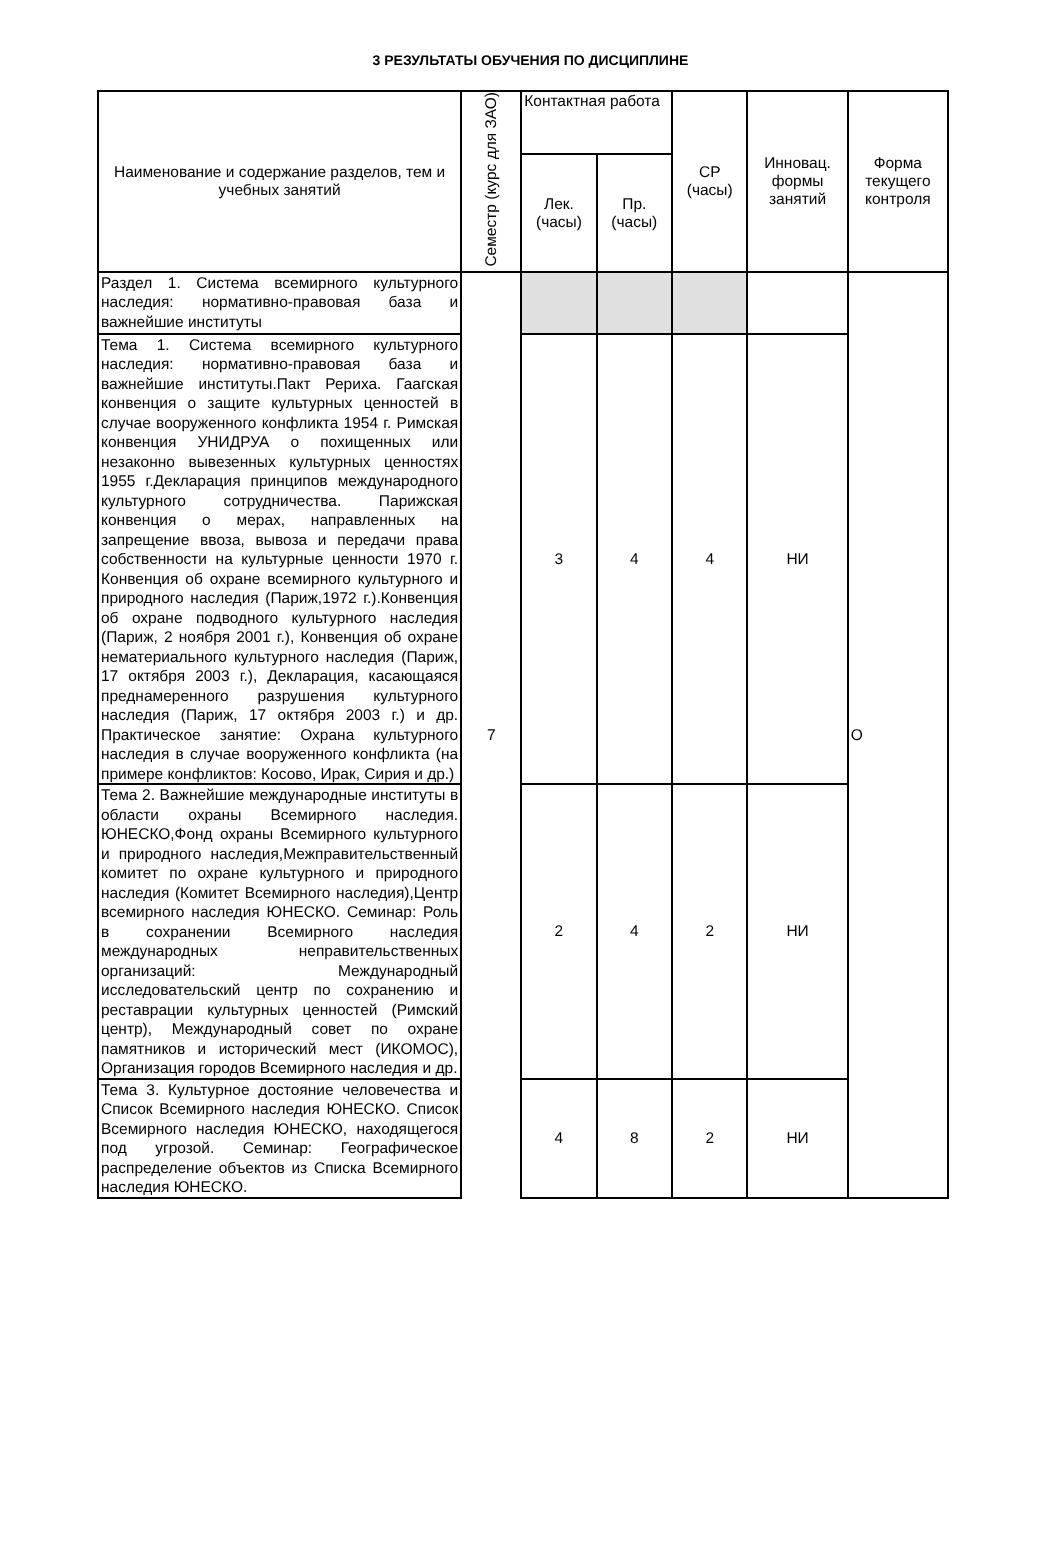3 РЕЗУЛЬТАТЫ ОБУЧЕНИЯ ПО ДИСЦИПЛИНЕ
| Наименование и содержание разделов, тем и учебных занятий | Семестр (курс для ЗАО) | Контактная работа | | СР (часы) | Инновац. формы занятий | Форма текущего контроля |
| --- | --- | --- | --- | --- | --- | --- |
| | | Лек. (часы) | Пр. (часы) | | | |
| Раздел 1. Система всемирного культурного наследия: нормативно-правовая база и важнейшие институты | 7 | | | | | О |
| Тема 1. Система всемирного культурного наследия: нормативно-правовая база и важнейшие институты.Пакт Рериха. Гаагская конвенция о защите культурных ценностей в случае вооруженного конфликта 1954 г. Римская конвенция УНИДРУА о похищенных или незаконно вывезенных культурных ценностях 1955 г.Декларация принципов международного культурного сотрудничества. Парижская конвенция о мерах, направленных на запрещение ввоза, вывоза и передачи права собственности на культурные ценности 1970 г. Конвенция об охране всемирного культурного и природного наследия (Париж,1972 г.).Конвенция об охране подводного культурного наследия (Париж, 2 ноября 2001 г.), Конвенция об охране нематериального культурного наследия (Париж, 17 октября 2003 г.), Декларация, касающаяся преднамеренного разрушения культурного наследия (Париж, 17 октября 2003 г.) и др. Практическое занятие: Охрана культурного наследия в случае вооруженного конфликта (на примере конфликтов: Косово, Ирак, Сирия и др.) | | 3 | 4 | 4 | НИ | |
| Тема 2. Важнейшие международные институты в области охраны Всемирного наследия. ЮНЕСКО,Фонд охраны Всемирного культурного и природного наследия,Межправительственный комитет по охране культурного и природного наследия (Комитет Всемирного наследия),Центр всемирного наследия ЮНЕСКО. Семинар: Роль в сохранении Всемирного наследия международных неправительственных организаций: Международный исследовательский центр по сохранению и реставрации культурных ценностей (Римский центр), Международный совет по охране памятников и исторический мест (ИКОМОС), Организация городов Всемирного наследия и др. | | 2 | 4 | 2 | НИ | |
| Тема 3. Культурное достояние человечества и Список Всемирного наследия ЮНЕСКО. Список Всемирного наследия ЮНЕСКО, находящегося под угрозой. Семинар: Географическое распределение объектов из Списка Всемирного наследия ЮНЕСКО. | | 4 | 8 | 2 | НИ | |